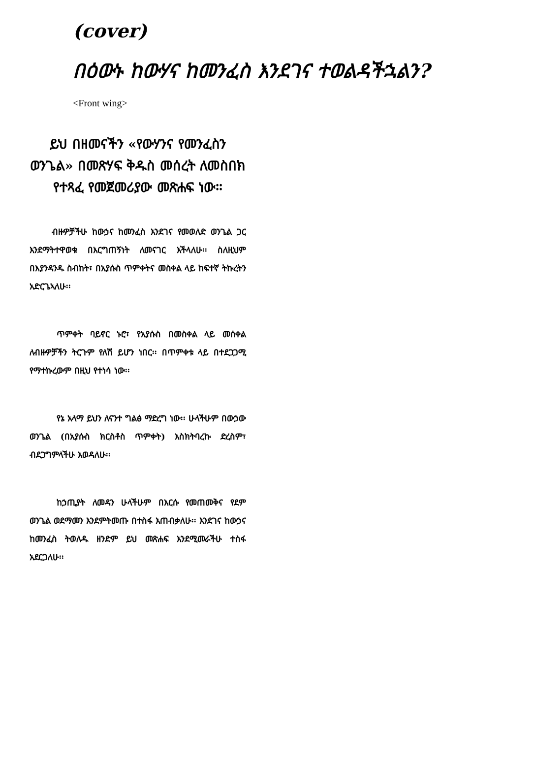(cover)
በዕውኑ ከውሃና ከመንፈስ እንደገና ተወልዳችኋልን?
<Front wing>
ይህ በዘመናችን «የውሃንና የመንፈስን ወንጌል» በመጽሃፍ ቅዱስ መሰረት ለመስበክ የተጻፈ የመጀመሪያው መጽሐፍ ነው፡፡
ብዙዎቻችሁ ከውኃና ከመንፈስ እንደገና የመወለድ ወንጌል ጋር እንደማትተዋወቁ በእርግጠኝነት ለመናገር እችላለሁ፡፡ ስለዚህም በእያንዳንዱ ስብከት፣ በኢየሱስ ጥምቀትና መስቀል ላይ ከፍተኛ ትኩረትን አድርጌኣለሁ፡፡
ጥምቀት ባይኖር ኑሮ፣ የኢየሱስ በመስቀል ላይ መሰቀል ለብዙዎቻችን ትርጉም የለሽ ይሆን ነበር፡፡ በጥምቀቱ ላይ በተደጋጋሚ የማተኩረውም በዚህ የተነሳ ነው፡፡
የኔ አላማ ይህን ለናንተ ግልፅ ማድረግ ነው፡፡ ሁላችሁም በውኃው ወንጌል (በኢየሱስ ክርስቶስ ጥምቀት) እስክትባረኩ ድረስም፣ ብደጋግምላችሁ እወዳለሁ፡፡
ከኃጢያት ለመዳን ሁላችሁም በእርሱ የመጠመቅና የደም ወንጌል ወደማመን እንደምትመጡ በተስፋ እጠብቃለሁ፡፡ እንደገና ከውኃና ከመንፈስ ትወለዱ ዘንድም ይህ መጽሐፍ እንደሚመራችሁ ተስፋ አደርጋለሁ፡፡